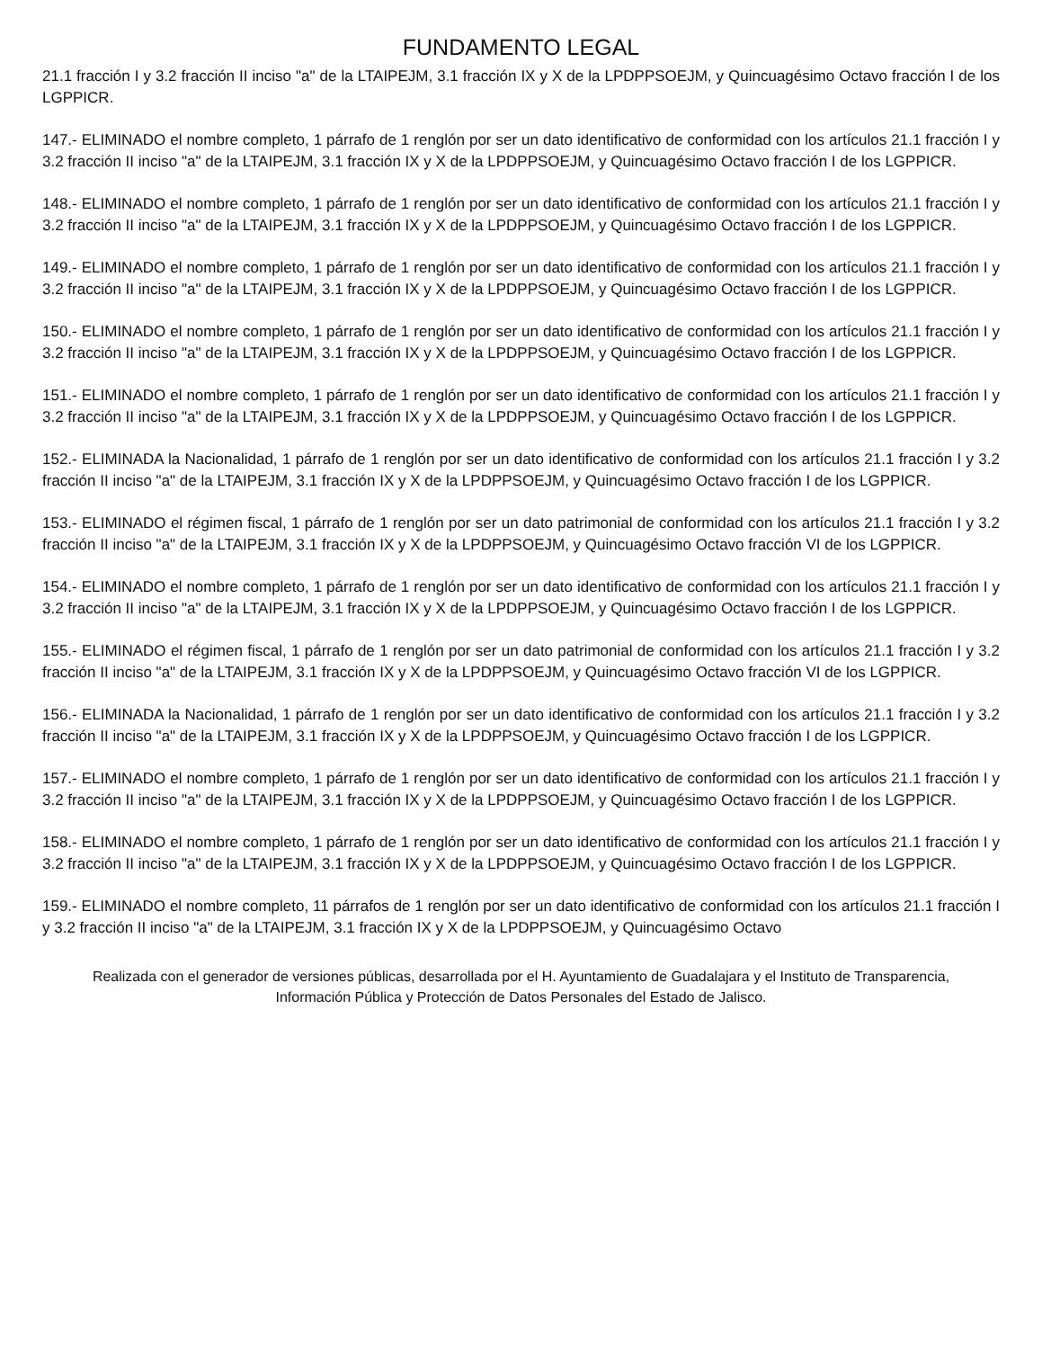FUNDAMENTO LEGAL
21.1 fracción I y 3.2 fracción II inciso "a" de la LTAIPEJM, 3.1 fracción IX y X de la LPDPPSOEJM, y Quincuagésimo Octavo fracción I de los LGPPICR.
147.- ELIMINADO el nombre completo, 1 párrafo de 1 renglón por ser un dato identificativo de conformidad con los artículos 21.1 fracción I y 3.2 fracción II inciso "a" de la LTAIPEJM, 3.1 fracción IX y X de la LPDPPSOEJM, y Quincuagésimo Octavo fracción I de los LGPPICR.
148.- ELIMINADO el nombre completo, 1 párrafo de 1 renglón por ser un dato identificativo de conformidad con los artículos 21.1 fracción I y 3.2 fracción II inciso "a" de la LTAIPEJM, 3.1 fracción IX y X de la LPDPPSOEJM, y Quincuagésimo Octavo fracción I de los LGPPICR.
149.- ELIMINADO el nombre completo, 1 párrafo de 1 renglón por ser un dato identificativo de conformidad con los artículos 21.1 fracción I y 3.2 fracción II inciso "a" de la LTAIPEJM, 3.1 fracción IX y X de la LPDPPSOEJM, y Quincuagésimo Octavo fracción I de los LGPPICR.
150.- ELIMINADO el nombre completo, 1 párrafo de 1 renglón por ser un dato identificativo de conformidad con los artículos 21.1 fracción I y 3.2 fracción II inciso "a" de la LTAIPEJM, 3.1 fracción IX y X de la LPDPPSOEJM, y Quincuagésimo Octavo fracción I de los LGPPICR.
151.- ELIMINADO el nombre completo, 1 párrafo de 1 renglón por ser un dato identificativo de conformidad con los artículos 21.1 fracción I y 3.2 fracción II inciso "a" de la LTAIPEJM, 3.1 fracción IX y X de la LPDPPSOEJM, y Quincuagésimo Octavo fracción I de los LGPPICR.
152.- ELIMINADA la Nacionalidad, 1 párrafo de 1 renglón por ser un dato identificativo de conformidad con los artículos 21.1 fracción I y 3.2 fracción II inciso "a" de la LTAIPEJM, 3.1 fracción IX y X de la LPDPPSOEJM, y Quincuagésimo Octavo fracción I de los LGPPICR.
153.- ELIMINADO el régimen fiscal, 1 párrafo de 1 renglón por ser un dato patrimonial de conformidad con los artículos 21.1 fracción I y 3.2 fracción II inciso "a" de la LTAIPEJM, 3.1 fracción IX y X de la LPDPPSOEJM, y Quincuagésimo Octavo fracción VI de los LGPPICR.
154.- ELIMINADO el nombre completo, 1 párrafo de 1 renglón por ser un dato identificativo de conformidad con los artículos 21.1 fracción I y 3.2 fracción II inciso "a" de la LTAIPEJM, 3.1 fracción IX y X de la LPDPPSOEJM, y Quincuagésimo Octavo fracción I de los LGPPICR.
155.- ELIMINADO el régimen fiscal, 1 párrafo de 1 renglón por ser un dato patrimonial de conformidad con los artículos 21.1 fracción I y 3.2 fracción II inciso "a" de la LTAIPEJM, 3.1 fracción IX y X de la LPDPPSOEJM, y Quincuagésimo Octavo fracción VI de los LGPPICR.
156.- ELIMINADA la Nacionalidad, 1 párrafo de 1 renglón por ser un dato identificativo de conformidad con los artículos 21.1 fracción I y 3.2 fracción II inciso "a" de la LTAIPEJM, 3.1 fracción IX y X de la LPDPPSOEJM, y Quincuagésimo Octavo fracción I de los LGPPICR.
157.- ELIMINADO el nombre completo, 1 párrafo de 1 renglón por ser un dato identificativo de conformidad con los artículos 21.1 fracción I y 3.2 fracción II inciso "a" de la LTAIPEJM, 3.1 fracción IX y X de la LPDPPSOEJM, y Quincuagésimo Octavo fracción I de los LGPPICR.
158.- ELIMINADO el nombre completo, 1 párrafo de 1 renglón por ser un dato identificativo de conformidad con los artículos 21.1 fracción I y 3.2 fracción II inciso "a" de la LTAIPEJM, 3.1 fracción IX y X de la LPDPPSOEJM, y Quincuagésimo Octavo fracción I de los LGPPICR.
159.- ELIMINADO el nombre completo, 11 párrafos de 1 renglón por ser un dato identificativo de conformidad con los artículos 21.1 fracción I y 3.2 fracción II inciso "a" de la LTAIPEJM, 3.1 fracción IX y X de la LPDPPSOEJM, y Quincuagésimo Octavo
Realizada con el generador de versiones públicas, desarrollada por el H. Ayuntamiento de Guadalajara y el Instituto de Transparencia, Información Pública y Protección de Datos Personales del Estado de Jalisco.